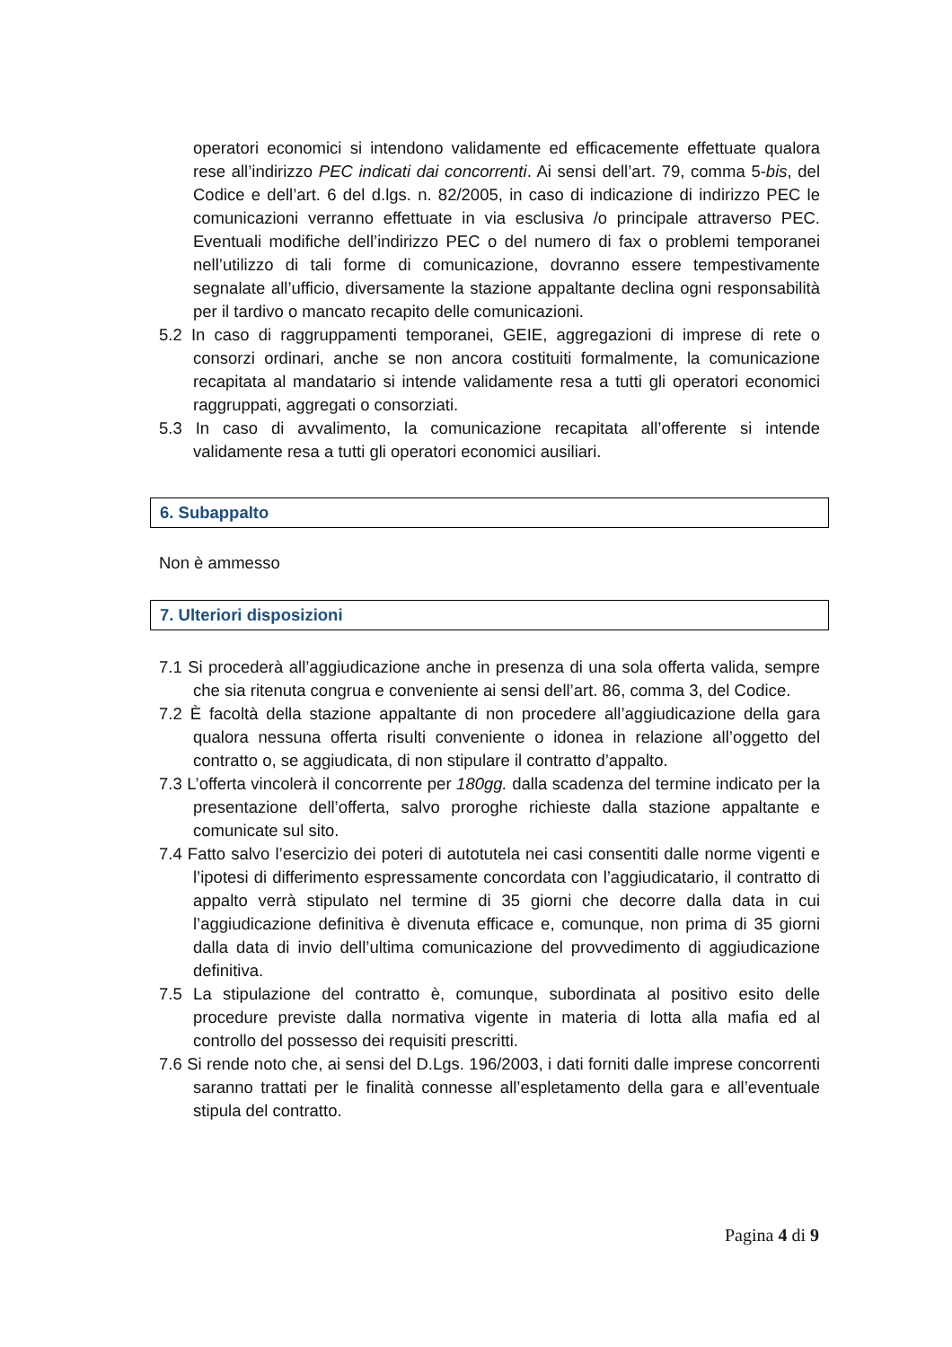operatori economici si intendono validamente ed efficacemente effettuate qualora rese all’indirizzo PEC indicati dai concorrenti. Ai sensi dell’art. 79, comma 5-bis, del Codice e dell’art. 6 del d.lgs. n. 82/2005, in caso di indicazione di indirizzo PEC le comunicazioni verranno effettuate in via esclusiva /o principale attraverso PEC. Eventuali modifiche dell’indirizzo PEC o del numero di fax o problemi temporanei nell’utilizzo di tali forme di comunicazione, dovranno essere tempestivamente segnalate all’ufficio, diversamente la stazione appaltante declina ogni responsabilità per il tardivo o mancato recapito delle comunicazioni.
5.2 In caso di raggruppamenti temporanei, GEIE, aggregazioni di imprese di rete o consorzi ordinari, anche se non ancora costituiti formalmente, la comunicazione recapitata al mandatario si intende validamente resa a tutti gli operatori economici raggruppati, aggregati o consorziati.
5.3 In caso di avvalimento, la comunicazione recapitata all’offerente si intende validamente resa a tutti gli operatori economici ausiliari.
6. Subappalto
Non è ammesso
7. Ulteriori disposizioni
7.1 Si procederà all’aggiudicazione anche in presenza di una sola offerta valida, sempre che sia ritenuta congrua e conveniente ai sensi dell’art. 86, comma 3, del Codice.
7.2 È facoltà della stazione appaltante di non procedere all’aggiudicazione della gara qualora nessuna offerta risulti conveniente o idonea in relazione all’oggetto del contratto o, se aggiudicata, di non stipulare il contratto d’appalto.
7.3 L’offerta vincolerà il concorrente per 180gg. dalla scadenza del termine indicato per la presentazione dell’offerta, salvo proroghe richieste dalla stazione appaltante e comunicate sul sito.
7.4 Fatto salvo l’esercizio dei poteri di autotutela nei casi consentiti dalle norme vigenti e l’ipotesi di differimento espressamente concordata con l’aggiudicatario, il contratto di appalto verrà stipulato nel termine di 35 giorni che decorre dalla data in cui l’aggiudicazione definitiva è divenuta efficace e, comunque, non prima di 35 giorni dalla data di invio dell’ultima comunicazione del provvedimento di aggiudicazione definitiva.
7.5 La stipulazione del contratto è, comunque, subordinata al positivo esito delle procedure previste dalla normativa vigente in materia di lotta alla mafia ed al controllo del possesso dei requisiti prescritti.
7.6 Si rende noto che, ai sensi del D.Lgs. 196/2003, i dati forniti dalle imprese concorrenti saranno trattati per le finalità connesse all’espletamento della gara e all’eventuale stipula del contratto.
Pagina 4 di 9